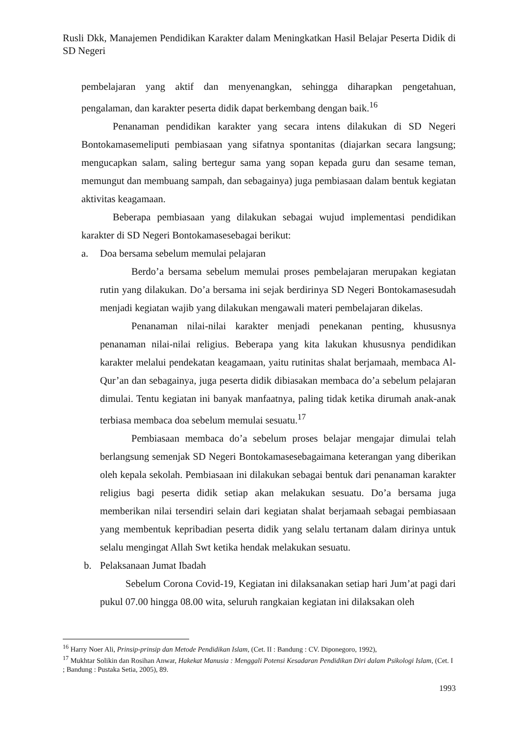Rusli Dkk, Manajemen Pendidikan Karakter dalam Meningkatkan Hasil Belajar Peserta Didik di SD Negeri
pembelajaran yang aktif dan menyenangkan, sehingga diharapkan pengetahuan, pengalaman, dan karakter peserta didik dapat berkembang dengan baik.<sup>16</sup>
Penanaman pendidikan karakter yang secara intens dilakukan di SD Negeri Bontokamasemeliputi pembiasaan yang sifatnya spontanitas (diajarkan secara langsung; mengucapkan salam, saling bertegur sama yang sopan kepada guru dan sesame teman, memungut dan membuang sampah, dan sebagainya) juga pembiasaan dalam bentuk kegiatan aktivitas keagamaan.
Beberapa pembiasaan yang dilakukan sebagai wujud implementasi pendidikan karakter di SD Negeri Bontokamasesebagai berikut:
a. Doa bersama sebelum memulai pelajaran
Berdo’a bersama sebelum memulai proses pembelajaran merupakan kegiatan rutin yang dilakukan. Do’a bersama ini sejak berdirinya SD Negeri Bontokamasesudah menjadi kegiatan wajib yang dilakukan mengawali materi pembelajaran dikelas.
Penanaman nilai-nilai karakter menjadi penekanan penting, khususnya penanaman nilai-nilai religius. Beberapa yang kita lakukan khususnya pendidikan karakter melalui pendekatan keagamaan, yaitu rutinitas shalat berjamaah, membaca Al-Qur’an dan sebagainya, juga peserta didik dibiasakan membaca do’a sebelum pelajaran dimulai. Tentu kegiatan ini banyak manfaatnya, paling tidak ketika dirumah anak-anak terbiasa membaca doa sebelum memulai sesuatu.<sup>17</sup>
Pembiasaan membaca do’a sebelum proses belajar mengajar dimulai telah berlangsung semenjak SD Negeri Bontokamasesebagaimana keterangan yang diberikan oleh kepala sekolah. Pembiasaan ini dilakukan sebagai bentuk dari penanaman karakter religius bagi peserta didik setiap akan melakukan sesuatu. Do’a bersama juga memberikan nilai tersendiri selain dari kegiatan shalat berjamaah sebagai pembiasaan yang membentuk kepribadian peserta didik yang selalu tertanam dalam dirinya untuk selalu mengingat Allah Swt ketika hendak melakukan sesuatu.
b. Pelaksanaan Jumat Ibadah
Sebelum Corona Covid-19, Kegiatan ini dilaksanakan setiap hari Jum’at pagi dari pukul 07.00 hingga 08.00 wita, seluruh rangkaian kegiatan ini dilaksakan oleh
<sup>16</sup> Harry Noer Ali, Prinsip-prinsip dan Metode Pendidikan Islam, (Cet. II : Bandung : CV. Diponegoro, 1992),
<sup>17</sup> Mukhtar Solikin dan Rosihan Anwar, Hakekat Manusia : Menggali Potensi Kesadaran Pendidikan Diri dalam Psikologi Islam, (Cet. I ; Bandung : Pustaka Setia, 2005), 89.
1993